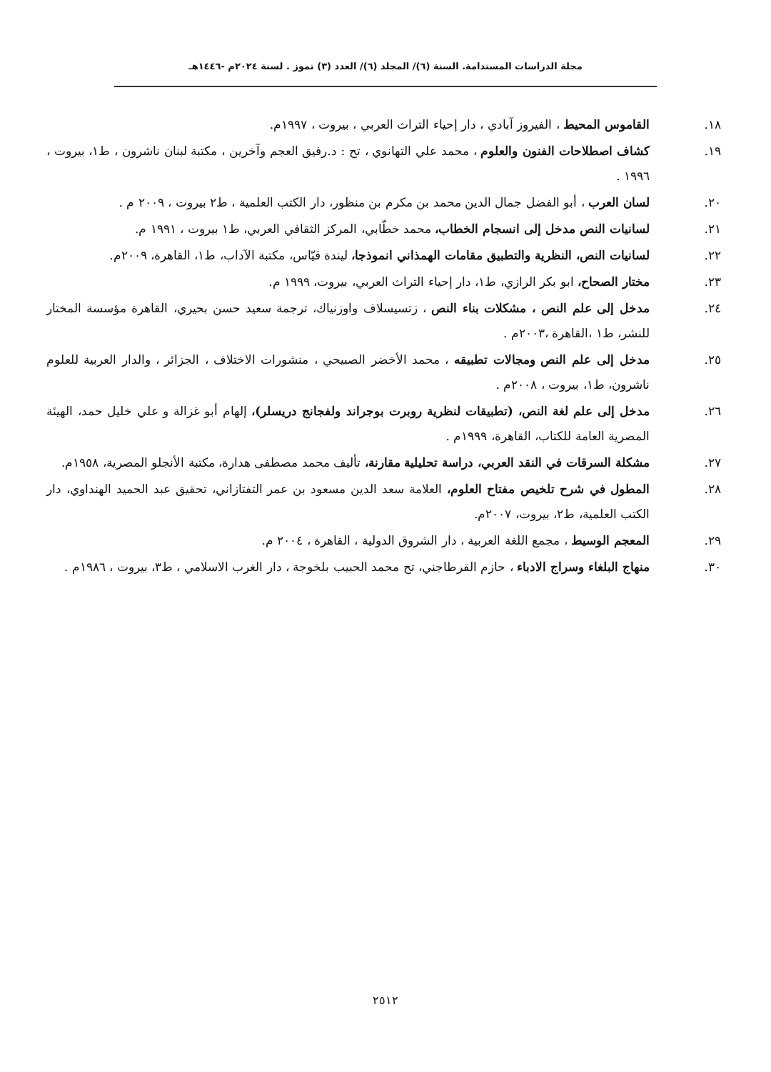مجلة الدراسات المستدامة. السنة (٦)/ المجلد (٦)/ العدد (٣) تموز . لسنة ٢٠٢٤م -١٤٤٦هـ
١٨. القاموس المحيط ، الفيروز آبادي ، دار إحياء التراث العربي ، بيروت ، ١٩٩٧م.
١٩. كشاف اصطلاحات الفنون والعلوم ، محمد علي التهانوي ، تح : د.رفيق العجم وآخرين ، مكتبة لبنان ناشرون ، ط١، بيروت ، ١٩٩٦ .
٢٠. لسان العرب ، أبو الفضل جمال الدين محمد بن مكرم بن منظور، دار الكتب العلمية ، ط٢ بيروت ، ٢٠٠٩ م .
٢١. لسانيات النص مدخل إلى انسجام الخطاب، محمد خطّابي، المركز الثقافي العربي، ط١ بيروت ، ١٩٩١ م.
٢٢. لسانيات النص، النظرية والتطبيق مقامات الهمذاني انموذجا، ليندة قيّاس، مكتبة الآداب، ط١، القاهرة، ٢٠٠٩م.
٢٣. مختار الصحاح، ابو بكر الرازي، ط١، دار إحياء التراث العربي، بيروت، ١٩٩٩ م.
٢٤. مدخل إلى علم النص ، مشكلات بناء النص ، زتسيسلاف واوزنياك، ترجمة سعيد حسن بحيري، القاهرة مؤسسة المختار للنشر، ط١ ،القاهرة ،٢٠٠٣م .
٢٥. مدخل إلى علم النص ومجالات تطبيقه ، محمد الأخضر الصبيحي ، منشورات الاختلاف ، الجزائر ، والدار العربية للعلوم ناشرون، ط١، بيروت ، ٢٠٠٨م .
٢٦. مدخل إلى علم لغة النص، (تطبيقات لنظرية روبرت بوجراند ولفجانج دريسلر)، إلهام أبو غزالة و علي خليل حمد، الهيئة المصرية العامة للكتاب، القاهرة، ١٩٩٩م .
٢٧. مشكلة السرقات في النقد العربي، دراسة تحليلية مقارنة، تأليف محمد مصطفى هدارة، مكتبة الأنجلو المصرية، ١٩٥٨م.
٢٨. المطول في شرح تلخيص مفتاح العلوم، العلامة سعد الدين مسعود بن عمر التفتازاني، تحقيق عبد الحميد الهنداوي، دار الكتب العلمية، ط٢، بيروت، ٢٠٠٧م.
٢٩. المعجم الوسيط ، مجمع اللغة العربية ، دار الشروق الدولية ، القاهرة ، ٢٠٠٤ م.
٣٠. منهاج البلغاء وسراج الادباء ، حازم القرطاجني، تح محمد الحبيب بلخوجة ، دار الغرب الاسلامي ، ط٣، بيروت ، ١٩٨٦م .
٢٥١٢